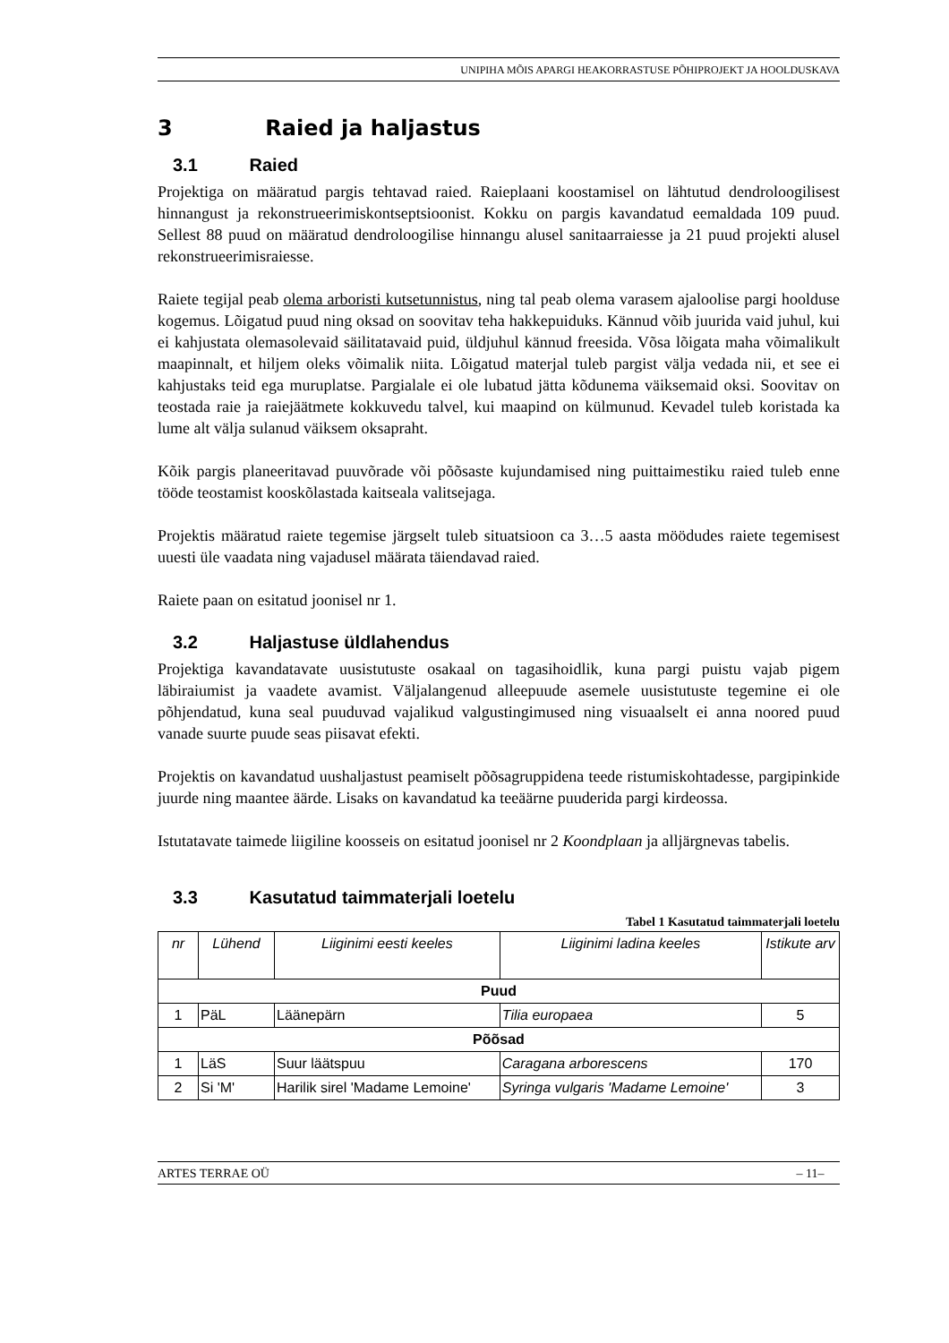UNIPIHA MÕIS APARGI HEAKORRASTUSE PÕHIPROJEKT JA HOOLDUSKAVA
3 Raied ja haljastus
3.1 Raied
Projektiga on määratud pargis tehtavad raied. Raieplaani koostamisel on lähtutud dendroloogilisest hinnangust ja rekonstrueerimiskontseptsioonist. Kokku on pargis kavandatud eemaldada 109 puud. Sellest 88 puud on määratud dendroloogilise hinnangu alusel sanitaarraiesse ja 21 puud projekti alusel rekonstrueerimisraiesse.
Raiete tegijal peab olema arboristi kutsetunnistus, ning tal peab olema varasem ajaloolise pargi hoolduse kogemus. Lõigatud puud ning oksad on soovitav teha hakkepuiduks. Kännud võib juurida vaid juhul, kui ei kahjustata olemasolevaid säilitatavaid puid, üldjuhul kännud freesida. Võsa lõigata maha võimalikult maapinnalt, et hiljem oleks võimalik niita. Lõigatud materjal tuleb pargist välja vedada nii, et see ei kahjustaks teid ega muruplatse. Pargialale ei ole lubatud jätta kõdunema väiksemaid oksi. Soovitav on teostada raie ja raiejäätmete kokkuvedu talvel, kui maapind on külmunud. Kevadel tuleb koristada ka lume alt välja sulanud väiksem oksapraht.
Kõik pargis planeeritavad puuvõrade või põõsaste kujundamised ning puittaimestiku raied tuleb enne tööde teostamist kooskõlastada kaitseala valitsejaga.
Projektis määratud raiete tegemise järgselt tuleb situatsioon ca 3…5 aasta möödudes raiete tegemisest uuesti üle vaadata ning vajadusel määrata täiendavad raied.
Raiete paan on esitatud joonisel nr 1.
3.2 Haljastuse üldlahendus
Projektiga kavandatavate uusistutuste osakaal on tagasihoidlik, kuna pargi puistu vajab pigem läbiraiumist ja vaadete avamist. Väljalangenud alleepuude asemele uusistutuste tegemine ei ole põhjendatud, kuna seal puuduvad vajalikud valgustingimused ning visuaalselt ei anna noored puud vanade suurte puude seas piisavat efekti.
Projektis on kavandatud uushaljastust peamiselt põõsagruppidena teede ristumiskohtadesse, pargipinkide juurde ning maantee äärde. Lisaks on kavandatud ka teeäärne puuderida pargi kirdeossa.
Istutatavate taimede liigiline koosseis on esitatud joonisel nr 2 Koondplaan ja alljärgnevas tabelis.
3.3 Kasutatud taimmaterjali loetelu
Tabel 1 Kasutatud taimmaterjali loetelu
| nr | Lühend | Liiginimi eesti keeles | Liiginimi ladina keeles | Istikute arv |
| --- | --- | --- | --- | --- |
| Puud | | | | |
| 1 | PäL | Läänepärn | Tilia europaea | 5 |
| Põõsad | | | | |
| 1 | LäS | Suur läätspuu | Caragana arborescens | 170 |
| 2 | Si 'M' | Harilik sirel 'Madame Lemoine' | Syringa vulgaris 'Madame Lemoine' | 3 |
ARTES TERRAE OÜ – 11–